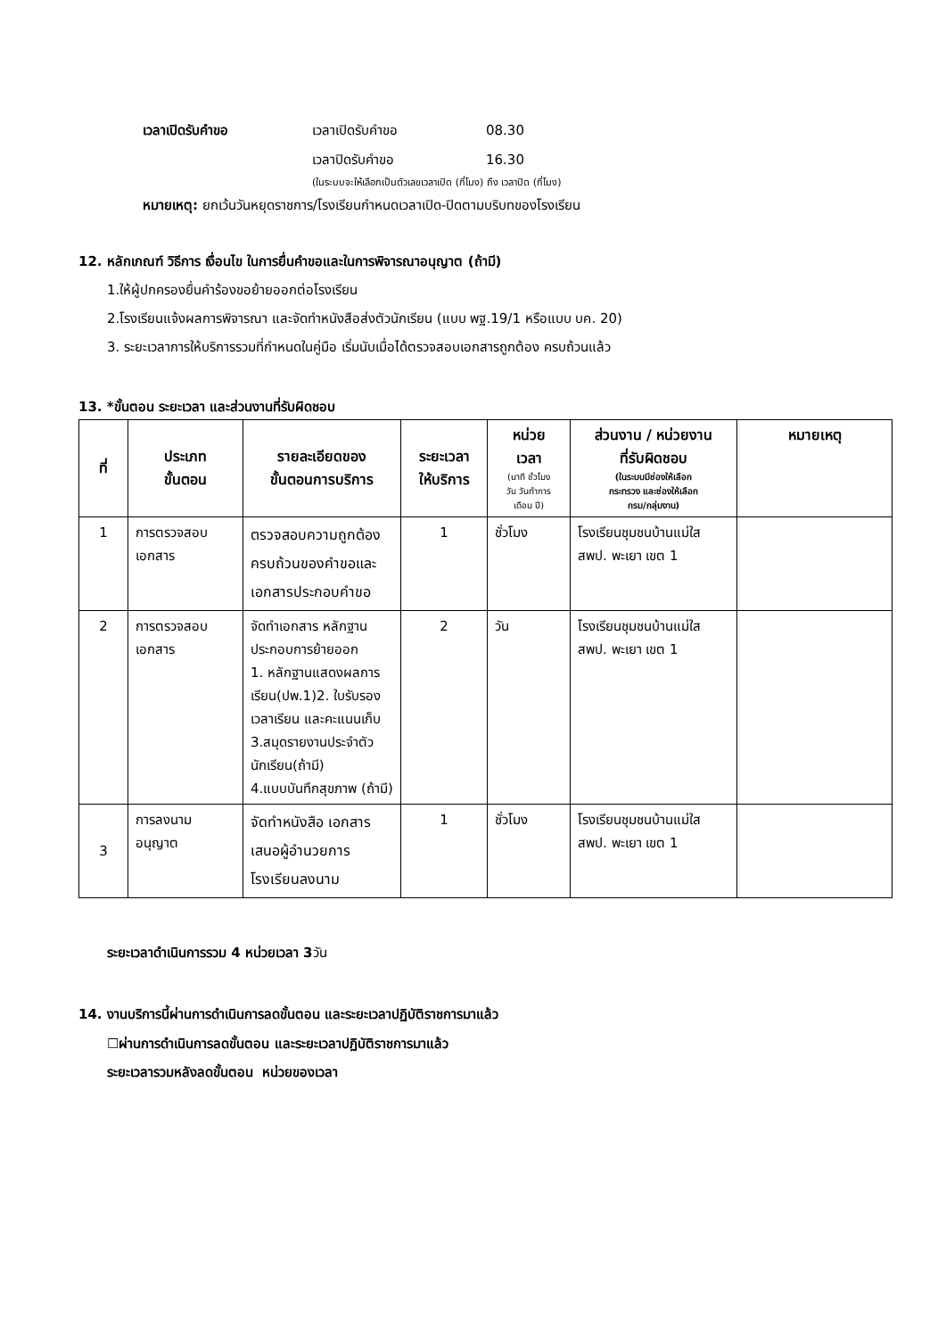เวลาเปิดรับคำขอ เวลาเปิดรับคำขอ 08.30
เวลาปิดรับคำขอ 16.30
(ในระบบจะให้เลือกเป็นตัวเลขเวลาเปิด (กี่โมง) ถึง เวลาปิด (กี่โมง)
หมายเหตุ: ยกเว้นวันหยุดราชการ/โรงเรียนกำหนดเวลาเปิด-ปิดตามบริบทของโรงเรียน
12. หลักเกณฑ์ วิธีการ เงื่อนไข ในการยื่นคำขอและในการพิจารณาอนุญาต (ถ้ามี)
1.ให้ผู้ปกครองยื่นคำร้องขอย้ายออกต่อโรงเรียน
2.โรงเรียนแจ้งผลการพิจารณา และจัดทำหนังสือส่งตัวนักเรียน (แบบ พฐ.19/1 หรือแบบ บค. 20)
3. ระยะเวลาการให้บริการรวมที่กำหนดในคู่มือ เริ่มนับเมื่อได้ตรวจสอบเอกสารถูกต้อง ครบถ้วนแล้ว
13. *ขั้นตอน ระยะเวลา และส่วนงานที่รับผิดชอบ
| ที่ | ประเภท ขั้นตอน | รายละเอียดของ ขั้นตอนการบริการ | ระยะเวลา ให้บริการ | หน่วย เวลา (นาที ชั่วโมง วัน วันทำการ เดือน ปี) | ส่วนงาน / หน่วยงาน ที่รับผิดชอบ (ในระบบมีช่องให้เลือก กระทรวง และช่องให้เลือก กรม/กลุ่มงาน) | หมายเหตุ |
| --- | --- | --- | --- | --- | --- | --- |
| 1 | การตรวจสอบ เอกสาร | ตรวจสอบความถูกต้อง ครบถ้วนของคำขอและเอกสารประกอบคำขอ | 1 | ชั่วโมง | โรงเรียนชุมชนบ้านแม่ใส สพป. พะเยา เขต 1 | |
| 2 | การตรวจสอบ เอกสาร | จัดทำเอกสาร หลักฐานประกอบการย้ายออก 1. หลักฐานแสดงผลการเรียน(ปพ.1)2. ใบรับรองเวลาเรียน และคะแนนเก็บ 3.สมุดรายงานประจำตัวนักเรียน(ถ้ามี) 4.แบบบันทึกสุขภาพ (ถ้ามี) | 2 | วัน | โรงเรียนชุมชนบ้านแม่ใส สพป. พะเยา เขต 1 | |
| 3 | การลงนาม อนุญาต | จัดทำหนังสือ เอกสารเสนอผู้อำนวยการโรงเรียนลงนาม | 1 | ชั่วโมง | โรงเรียนชุมชนบ้านแม่ใส สพป. พะเยา เขต 1 | |
ระยะเวลาดำเนินการรวม 4 หน่วยเวลา 3วัน
14. งานบริการนี้ผ่านการดำเนินการลดขั้นตอน และระยะเวลาปฏิบัติราชการมาแล้ว
☐ผ่านการดำเนินการลดขั้นตอน และระยะเวลาปฏิบัติราชการมาแล้ว
ระยะเวลารวมหลังลดขั้นตอน หน่วยของเวลา